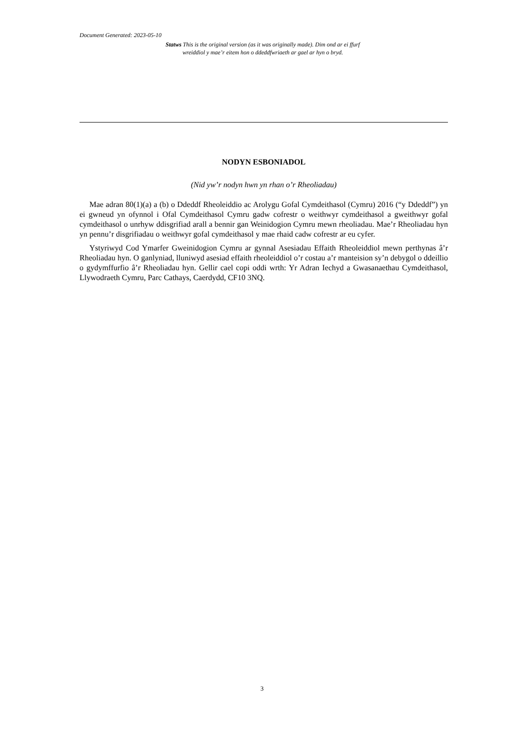Document Generated: 2023-05-10
Statws This is the original version (as it was originally made). Dim ond ar ei ffurf wreiddiol y mae’r eitem hon o ddeddfwriaeth ar gael ar hyn o bryd.
NODYN ESBONIADOL
(Nid yw’r nodyn hwn yn rhan o’r Rheoliadau)
Mae adran 80(1)(a) a (b) o Ddeddf Rheoleiddio ac Arolygu Gofal Cymdeithasol (Cymru) 2016 (“y Ddeddf”) yn ei gwneud yn ofynnol i Ofal Cymdeithasol Cymru gadw cofrestr o weithwyr cymdeithasol a gweithwyr gofal cymdeithasol o unrhyw ddisgrifiad arall a bennir gan Weinidogion Cymru mewn rheoliadau. Mae’r Rheoliadau hyn yn pennu’r disgrifiadau o weithwyr gofal cymdeithasol y mae rhaid cadw cofrestr ar eu cyfer.
Ystyriwyd Cod Ymarfer Gweinidogion Cymru ar gynnal Asesiadau Effaith Rheoleiddiol mewn perthynas â’r Rheoliadau hyn. O ganlyniad, lluniwyd asesiad effaith rheoleiddiol o’r costau a’r manteision sy’n debygol o ddeillio o gydymffurfio â’r Rheoliadau hyn. Gellir cael copi oddi wrth: Yr Adran Iechyd a Gwasanaethau Cymdeithasol, Llywodraeth Cymru, Parc Cathays, Caerdydd, CF10 3NQ.
3